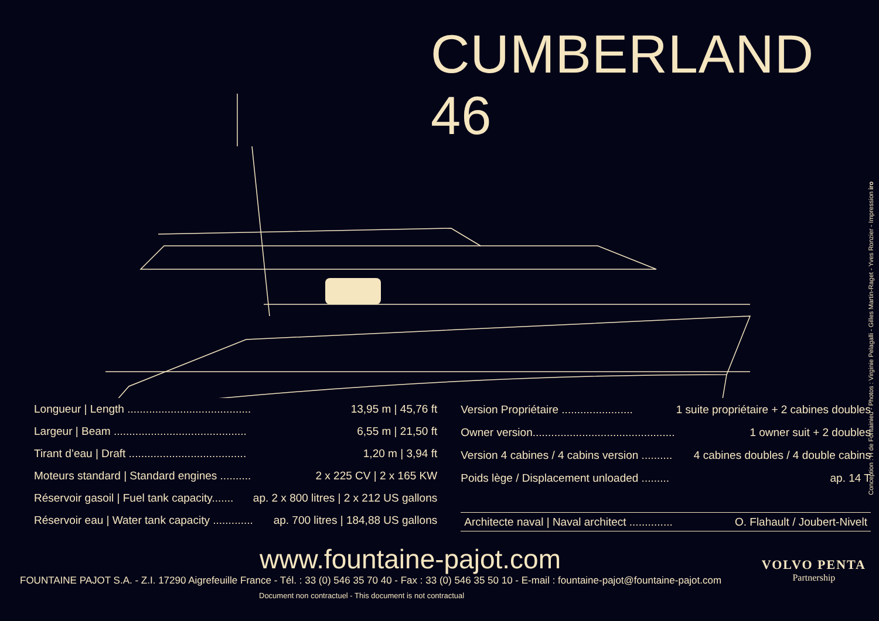CUMBERLAND 46
| Longueur / Length ........................................ | 13,95 m / 45,76 ft |
| Largeur / Beam ........................................... | 6,55 m / 21,50 ft |
| Tirant d’eau / Draft ...................................... | 1,20 m / 3,94 ft |
| Moteurs standard / Standard engines .......... | 2 x 225 CV / 2 x 165 KW |
| Réservoir gasoil / Fuel tank capacity....... | ap. 2 x 800 litres / 2 x 212 US gallons |
| Réservoir eau / Water tank capacity ............. | ap. 700 litres / 184,88 US gallons |
| Version Propriétaire ....................... | 1 suite propriétaire + 2 cabines doubles |
| Owner version.............................................. | 1 owner suit + 2 doubles |
| Version 4 cabines / 4 cabins version .......... | 4 cabines doubles / 4 double cabins |
| Poids lège / Displacement unloaded ......... | ap. 14 T |
| Architecte naval / Naval architect .............. | O. Flahault / Joubert-Nivelt |
www.fountaine-pajot.com
FOUNTAINE PAJOT S.A. - Z.I. 17290 Aigrefeuille France - Tél. : 33 (0) 546 35 70 40 - Fax : 33 (0) 546 35 50 10 - E-mail : fountaine-pajot@fountaine-pajot.com
Document non contractuel - This document is not contractual
VOLVO PENTA
Partnership
Conception : H de Fontainieu - Photos : Virginie Pelagalli - Gilles Martin-Raget - Yves Ronzier - Impression iro